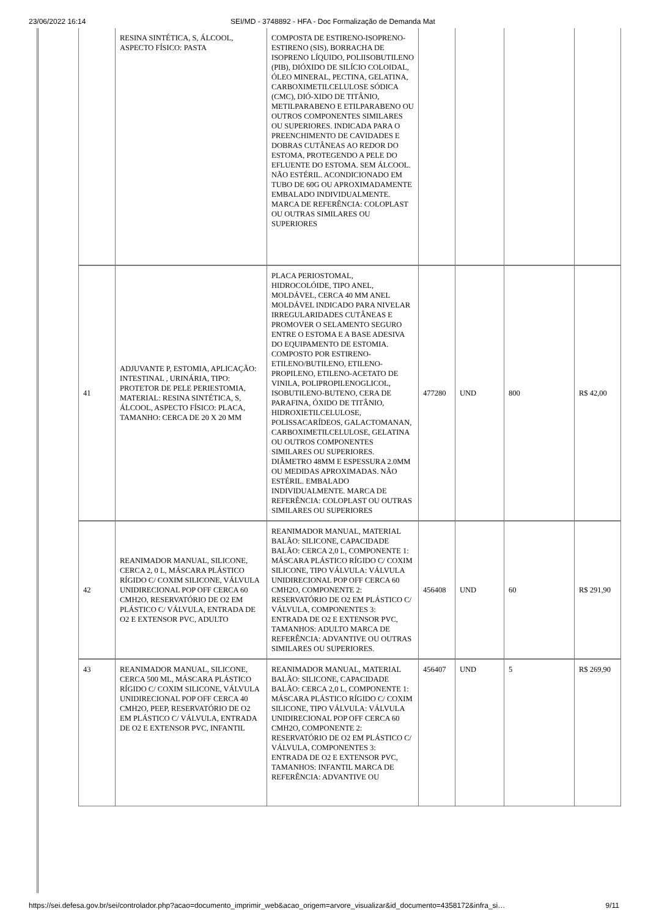23/06/2022 16:14 SEI/MD - 3748892 - HFA - Doc Formalização de Demanda Mat
| | RESINA SINTÉTICA, S, ÁLCOOL, ASPECTO FÍSICO: PASTA | COMPOSTA DE ESTIRENO-ISOPRENO-ESTIRENO (SIS), BORRACHA DE ISOPRENO LÍQUIDO, POLIISOBUTILENO (PIB), DIÓXIDO DE SILÍCIO COLOIDAL, ÓLEO MINERAL, PECTINA, GELATINA, CARBOXIMETILCELULOSE SÓDICA (CMC), DIÓ-XIDO DE TITÂNIO, METILPARABENO E ETILPARABENO OU OUTROS COMPONENTES SIMILARES OU SUPERIORES. INDICADA PARA O PREENCHIMENTO DE CAVIDADES E DOBRAS CUTÂNEAS AO REDOR DO ESTOMA, PROTEGENDO A PELE DO EFLUENTE DO ESTOMA. SEM ÁLCOOL. NÃO ESTÉRIL. ACONDICIONADO EM TUBO DE 60G OU APROXIMADAMENTE EMBALADO INDIVIDUALMENTE. MARCA DE REFERÊNCIA: COLOPLAST OU OUTRAS SIMILARES OU SUPERIORES | | | | |
| 41 | ADJUVANTE P, ESTOMIA, APLICAÇÃO: INTESTINAL , URINÁRIA, TIPO: PROTETOR DE PELE PERIESTOMIA, MATERIAL: RESINA SINTÉTICA, S, ÁLCOOL, ASPECTO FÍSICO: PLACA, TAMANHO: CERCA DE 20 X 20 MM | PLACA PERIOSTOMAL, HIDROCOLÓIDE, TIPO ANEL, MOLDÁVEL, CERCA 40 MM ANEL MOLDÁVEL INDICADO PARA NIVELAR IRREGULARIDADES CUTÂNEAS E PROMOVER O SELAMENTO SEGURO ENTRE O ESTOMA E A BASE ADESIVA DO EQUIPAMENTO DE ESTOMIA. COMPOSTO POR ESTIRENO-ETILENO/BUTILENO, ETILENO-PROPILENO, ETILENO-ACETATO DE VINILA, POLIPROPILENOGLICOL, ISOBUTILENO-BUTENO, CERA DE PARAFINA, ÓXIDO DE TITÂNIO, HIDROXIETILCELULOSE, POLISSACARÍDEOS, GALACTOMANAN, CARBOXIMETILCELULOSE, GELATINA OU OUTROS COMPONENTES SIMILARES OU SUPERIORES. DIÂMETRO 48MM E ESPESSURA 2.0MM OU MEDIDAS APROXIMADAS. NÃO ESTÉRIL. EMBALADO INDIVIDUALMENTE. MARCA DE REFERÊNCIA: COLOPLAST OU OUTRAS SIMILARES OU SUPERIORES | 477280 | UND | 800 | R$ 42,00 |
| 42 | REANIMADOR MANUAL, SILICONE, CERCA 2, 0 L, MÁSCARA PLÁSTICO RÍGIDO C/ COXIM SILICONE, VÁLVULA UNIDIRECIONAL POP OFF CERCA 60 CMH2O, RESERVATÓRIO DE O2 EM PLÁSTICO C/ VÁLVULA, ENTRADA DE O2 E EXTENSOR PVC, ADULTO | REANIMADOR MANUAL, MATERIAL BALÃO: SILICONE, CAPACIDADE BALÃO: CERCA 2,0 L, COMPONENTE 1: MÁSCARA PLÁSTICO RÍGIDO C/ COXIM SILICONE, TIPO VÁLVULA: VÁLVULA UNIDIRECIONAL POP OFF CERCA 60 CMH2O, COMPONENTE 2: RESERVATÓRIO DE O2 EM PLÁSTICO C/ VÁLVULA, COMPONENTES 3: ENTRADA DE O2 E EXTENSOR PVC, TAMANHOS: ADULTO MARCA DE REFERÊNCIA: ADVANTIVE OU OUTRAS SIMILARES OU SUPERIORES. | 456408 | UND | 60 | R$ 291,90 |
| 43 | REANIMADOR MANUAL, SILICONE, CERCA 500 ML, MÁSCARA PLÁSTICO RÍGIDO C/ COXIM SILICONE, VÁLVULA UNIDIRECIONAL POP OFF CERCA 40 CMH2O, PEEP, RESERVATÓRIO DE O2 EM PLÁSTICO C/ VÁLVULA, ENTRADA DE O2 E EXTENSOR PVC, INFANTIL | REANIMADOR MANUAL, MATERIAL BALÃO: SILICONE, CAPACIDADE BALÃO: CERCA 2,0 L, COMPONENTE 1: MÁSCARA PLÁSTICO RÍGIDO C/ COXIM SILICONE, TIPO VÁLVULA: VÁLVULA UNIDIRECIONAL POP OFF CERCA 60 CMH2O, COMPONENTE 2: RESERVATÓRIO DE O2 EM PLÁSTICO C/ VÁLVULA, COMPONENTES 3: ENTRADA DE O2 E EXTENSOR PVC, TAMANHOS: INFANTIL MARCA DE REFERÊNCIA: ADVANTIVE OU | 456407 | UND | 5 | R$ 269,90 |
https://sei.defesa.gov.br/sei/controlador.php?acao=documento_imprimir_web&acao_origem=arvore_visualizar&id_documento=4358172&infra_si… 9/11